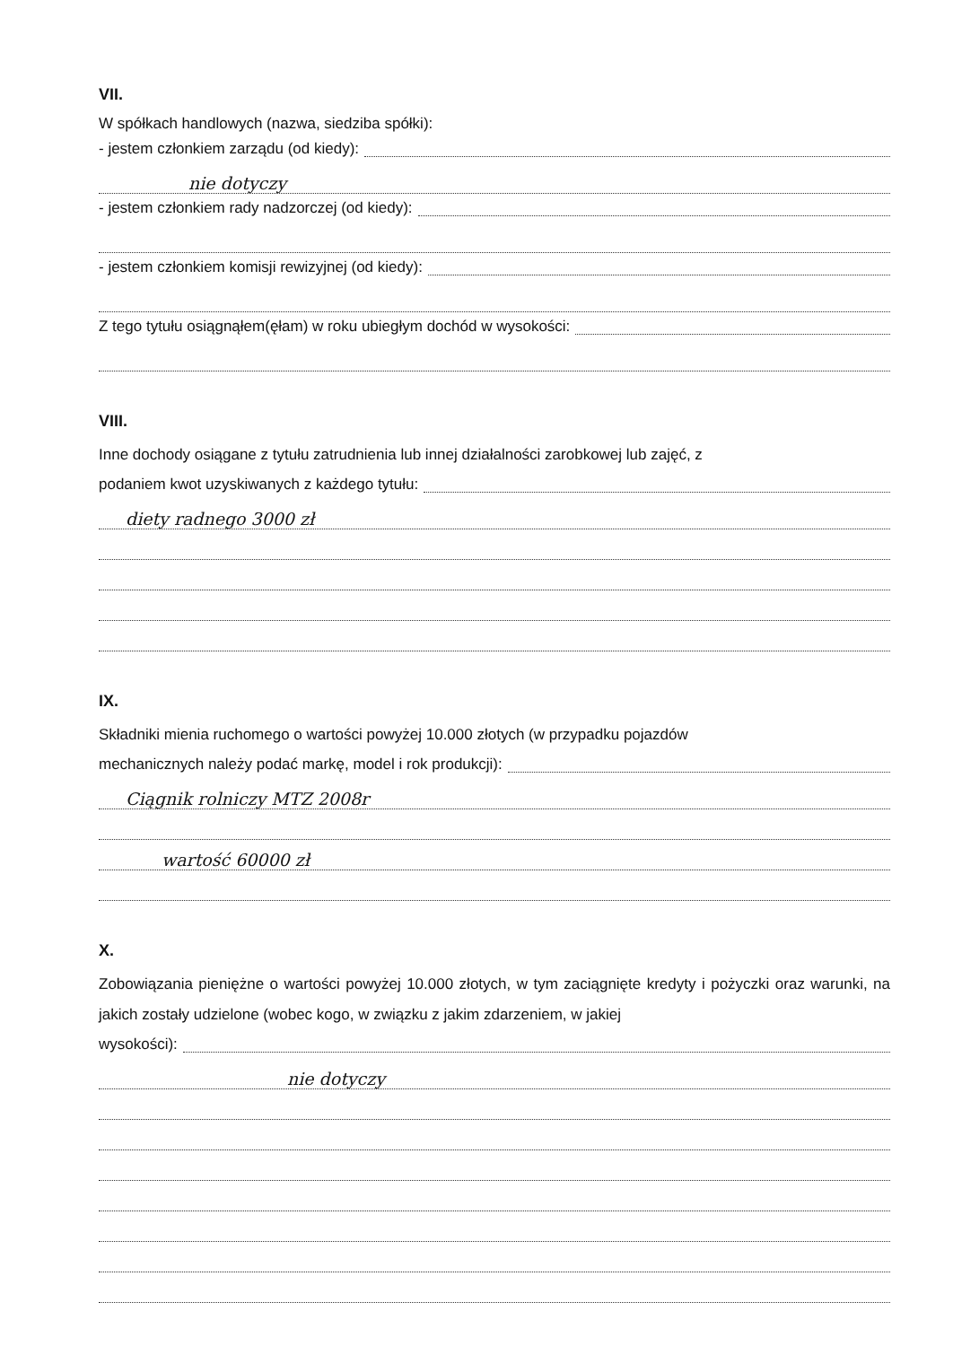VII.
W spółkach handlowych (nazwa, siedziba spółki):
- jestem członkiem zarządu (od kiedy):
nie dotyczy
- jestem członkiem rady nadzorczej (od kiedy):
- jestem członkiem komisji rewizyjnej (od kiedy):
Z tego tytułu osiągnąłem(ęłam) w roku ubiegłym dochód w wysokości:
VIII.
Inne dochody osiągane z tytułu zatrudnienia lub innej działalności zarobkowej lub zajęć, z
podaniem kwot uzyskiwanych z każdego tytułu:
diety radnego 3000 zł
IX.
Składniki mienia ruchomego o wartości powyżej 10.000 złotych (w przypadku pojazdów
mechanicznych należy podać markę, model i rok produkcji):
Ciągnik rolniczy MTZ 2008r
wartość 60000 zł
X.
Zobowiązania pieniężne o wartości powyżej 10.000 złotych, w tym zaciągnięte kredyty i pożyczki oraz warunki, na jakich zostały udzielone (wobec kogo, w związku z jakim zdarzeniem, w jakiej
wysokości):
nie dotyczy